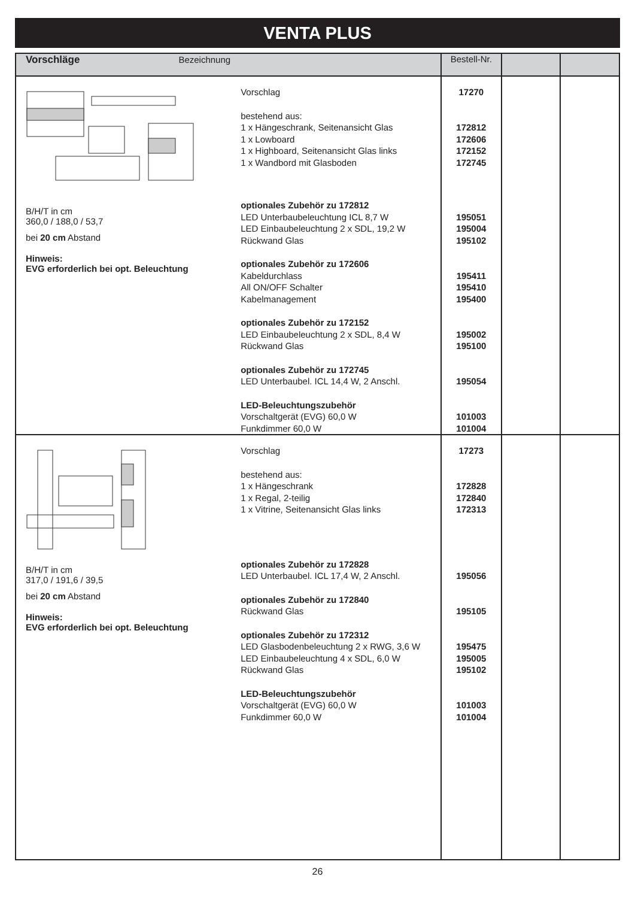VENTA PLUS
| Vorschläge Bezeichnung | | Bestell-Nr. | | |
| --- | --- | --- | --- | --- |
| B/H/T in cm 360,0 / 188,0 / 53,7 bei 20 cm Abstand Hinweis: EVG erforderlich bei opt. Beleuchtung | Vorschlag bestehend aus: 1 x Hängeschrank, Seitenansicht Glas 1 x Lowboard 1 x Highboard, Seitenansicht Glas links 1 x Wandbord mit Glasboden optionales Zubehör zu 172812 LED Unterbaubeleuchtung ICL 8,7 W LED Einbaubeleuchtung 2 x SDL, 19,2 W Rückwand Glas optionales Zubehör zu 172606 Kabeldurchlass All ON/OFF Schalter Kabelmanagement optionales Zubehör zu 172152 LED Einbaubeleuchtung 2 x SDL, 8,4 W Rückwand Glas optionales Zubehör zu 172745 LED Unterbaubel. ICL 14,4 W, 2 Anschl. LED-Beleuchtungszubehör Vorschaltgerät (EVG) 60,0 W Funkdimmer 60,0 W | 17270 172812 172606 172152 172745 195051 195004 195102 195411 195410 195400 195002 195100 195054 101003 101004 | | |
| B/H/T in cm 317,0 / 191,6 / 39,5 bei 20 cm Abstand Hinweis: EVG erforderlich bei opt. Beleuchtung | Vorschlag bestehend aus: 1 x Hängeschrank 1 x Regal, 2-teilig 1 x Vitrine, Seitenansicht Glas links optionales Zubehör zu 172828 LED Unterbaubel. ICL 17,4 W, 2 Anschl. optionales Zubehör zu 172840 Rückwand Glas optionales Zubehör zu 172312 LED Glasbodenbeleuchtung 2 x RWG, 3,6 W LED Einbaubeleuchtung 4 x SDL, 6,0 W Rückwand Glas LED-Beleuchtungszubehör Vorschaltgerät (EVG) 60,0 W Funkdimmer 60,0 W | 17273 172828 172840 172313 195056 195105 195475 195005 195102 101003 101004 | | |
26